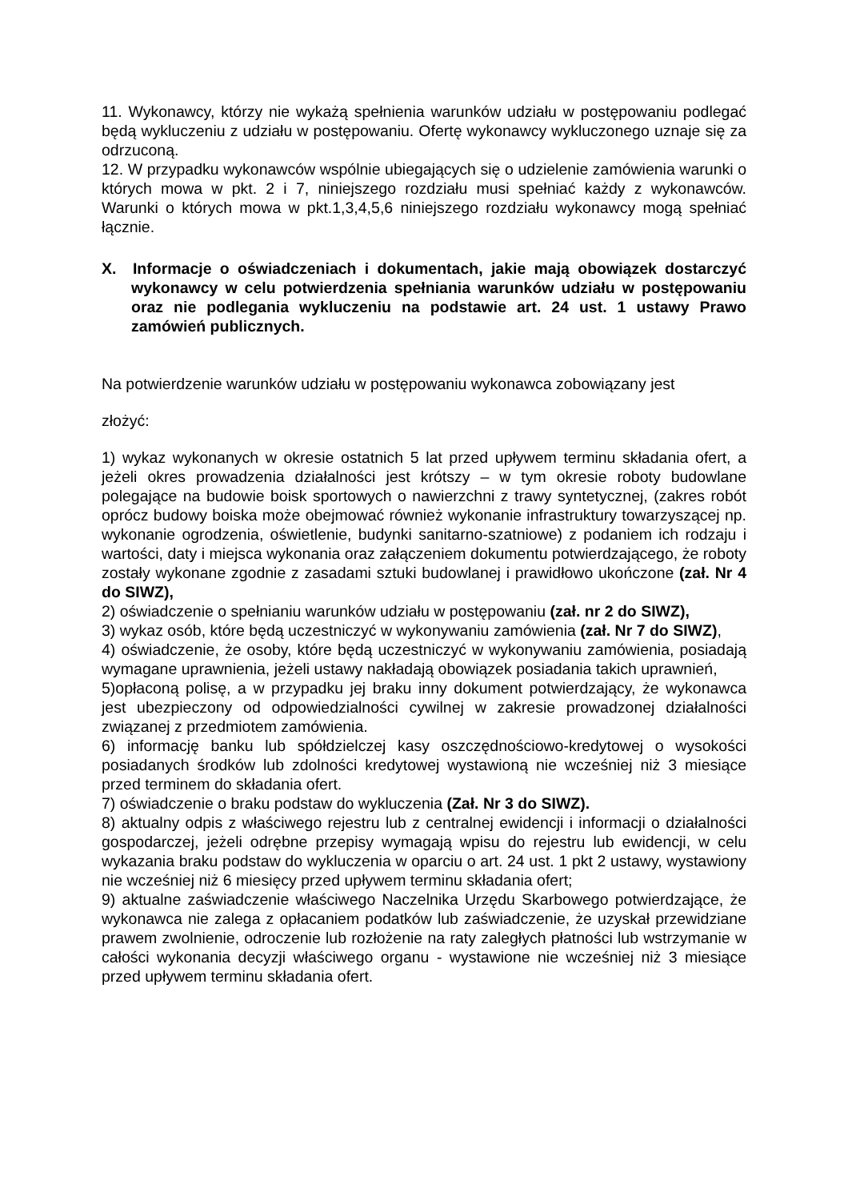11. Wykonawcy, którzy nie wykażą spełnienia warunków udziału w postępowaniu podlegać będą wykluczeniu z udziału w postępowaniu. Ofertę wykonawcy wykluczonego uznaje się za odrzuconą.
12. W przypadku wykonawców wspólnie ubiegających się o udzielenie zamówienia warunki o których mowa w pkt. 2 i 7, niniejszego rozdziału musi spełniać każdy z wykonawców. Warunki o których mowa w pkt.1,3,4,5,6 niniejszego rozdziału wykonawcy mogą spełniać łącznie.
X. Informacje o oświadczeniach i dokumentach, jakie mają obowiązek dostarczyć wykonawcy w celu potwierdzenia spełniania warunków udziału w postępowaniu oraz nie podlegania wykluczeniu na podstawie art. 24 ust. 1 ustawy Prawo zamówień publicznych.
Na potwierdzenie warunków udziału w postępowaniu wykonawca zobowiązany jest
złożyć:
1) wykaz wykonanych w okresie ostatnich 5 lat przed upływem terminu składania ofert, a jeżeli okres prowadzenia działalności jest krótszy – w tym okresie roboty budowlane polegające na budowie boisk sportowych o nawierzchni z trawy syntetycznej, (zakres robót oprócz budowy boiska może obejmować również wykonanie infrastruktury towarzyszącej np. wykonanie ogrodzenia, oświetlenie, budynki sanitarno-szatniowe) z podaniem ich rodzaju i wartości, daty i miejsca wykonania oraz załączeniem dokumentu potwierdzającego, że roboty zostały wykonane zgodnie z zasadami sztuki budowlanej i prawidłowo ukończone (zał. Nr 4 do SIWZ),
2) oświadczenie o spełnianiu warunków udziału w postępowaniu (zał. nr 2 do SIWZ),
3) wykaz osób, które będą uczestniczyć w wykonywaniu zamówienia (zał. Nr 7 do SIWZ),
4) oświadczenie, że osoby, które będą uczestniczyć w wykonywaniu zamówienia, posiadają wymagane uprawnienia, jeżeli ustawy nakładają obowiązek posiadania takich uprawnień,
5)opłaconą polisę, a w przypadku jej braku inny dokument potwierdzający, że wykonawca jest ubezpieczony od odpowiedzialności cywilnej w zakresie prowadzonej działalności związanej z przedmiotem zamówienia.
6) informację banku lub spółdzielczej kasy oszczędnościowo-kredytowej o wysokości posiadanych środków lub zdolności kredytowej wystawioną nie wcześniej niż 3 miesiące przed terminem do składania ofert.
7) oświadczenie o braku podstaw do wykluczenia (Zał. Nr 3 do SIWZ).
8) aktualny odpis z właściwego rejestru lub z centralnej ewidencji i informacji o działalności gospodarczej, jeżeli odrębne przepisy wymagają wpisu do rejestru lub ewidencji, w celu wykazania braku podstaw do wykluczenia w oparciu o art. 24 ust. 1 pkt 2 ustawy, wystawiony nie wcześniej niż 6 miesięcy przed upływem terminu składania ofert;
9) aktualne zaświadczenie właściwego Naczelnika Urzędu Skarbowego potwierdzające, że wykonawca nie zalega z opłacaniem podatków lub zaświadczenie, że uzyskał przewidziane prawem zwolnienie, odroczenie lub rozłożenie na raty zaległych płatności lub wstrzymanie w całości wykonania decyzji właściwego organu - wystawione nie wcześniej niż 3 miesiące przed upływem terminu składania ofert.